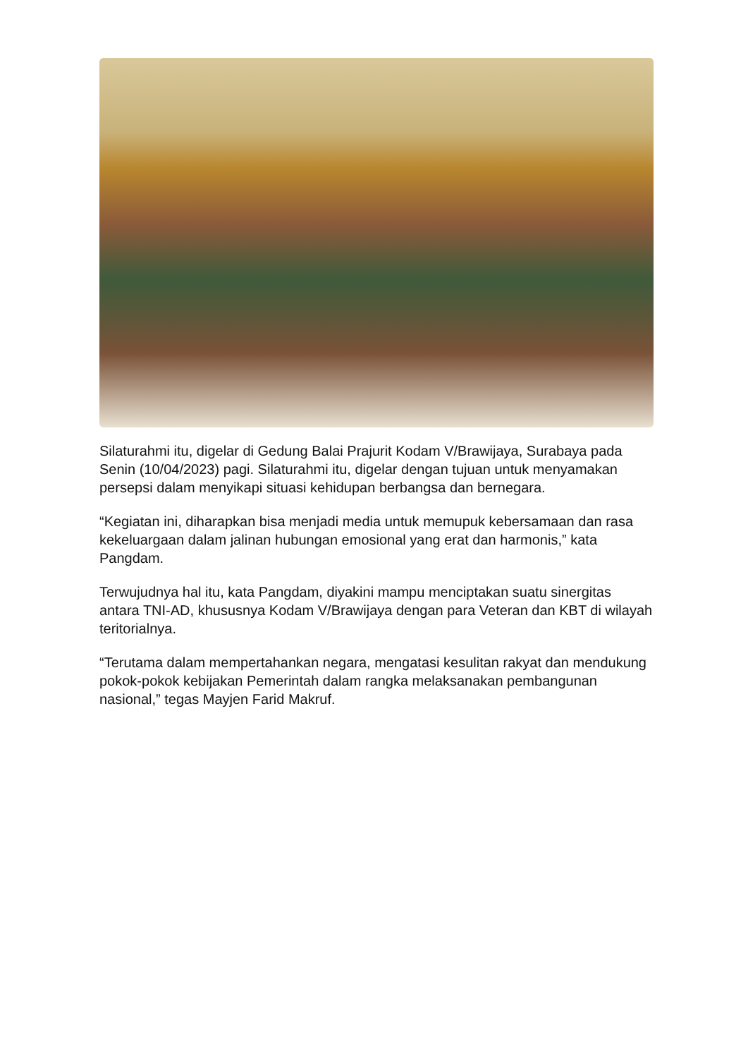Silaturahmi itu, digelar di Gedung Balai Prajurit Kodam V/Brawijaya, Surabaya pada Senin (10/04/2023) pagi. Silaturahmi itu, digelar dengan tujuan untuk menyamakan persepsi dalam menyikapi situasi kehidupan berbangsa dan bernegara.
“Kegiatan ini, diharapkan bisa menjadi media untuk memupuk kebersamaan dan rasa kekeluargaan dalam jalinan hubungan emosional yang erat dan harmonis,” kata Pangdam.
Terwujudnya hal itu, kata Pangdam, diyakini mampu menciptakan suatu sinergitas antara TNI-AD, khususnya Kodam V/Brawijaya dengan para Veteran dan KBT di wilayah teritorialnya.
“Terutama dalam mempertahankan negara, mengatasi kesulitan rakyat dan mendukung pokok-pokok kebijakan Pemerintah dalam rangka melaksanakan pembangunan nasional,” tegas Mayjen Farid Makruf.